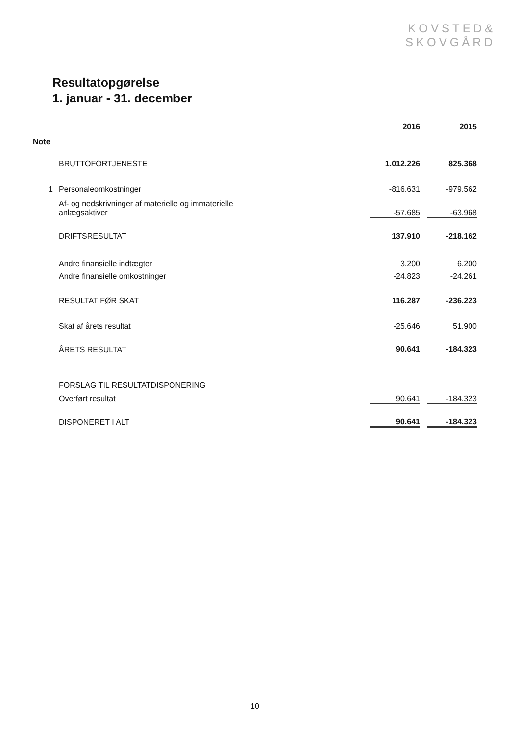KOVSTED&
SKOVGÅRD
Resultatopgørelse
1. januar - 31. december
| | | 2016 | | 2015 |
| Note | | | | |
| | BRUTTOFORTJENESTE | 1.012.226 | | 825.368 |
| 1 | Personaleomkostninger | -816.631 | | -979.562 |
| | Af- og nedskrivninger af materielle og immaterielle anlægsaktiver | -57.685 | | -63.968 |
| | DRIFTSRESULTAT | 137.910 | | -218.162 |
| | Andre finansielle indtægter | 3.200 | | 6.200 |
| | Andre finansielle omkostninger | -24.823 | | -24.261 |
| | RESULTAT FØR SKAT | 116.287 | | -236.223 |
| | Skat af årets resultat | -25.646 | | 51.900 |
| | ÅRETS RESULTAT | 90.641 | | -184.323 |
| | FORSLAG TIL RESULTATDISPONERING | | | |
| | Overført resultat | 90.641 | | -184.323 |
| | DISPONERET I ALT | 90.641 | | -184.323 |
10